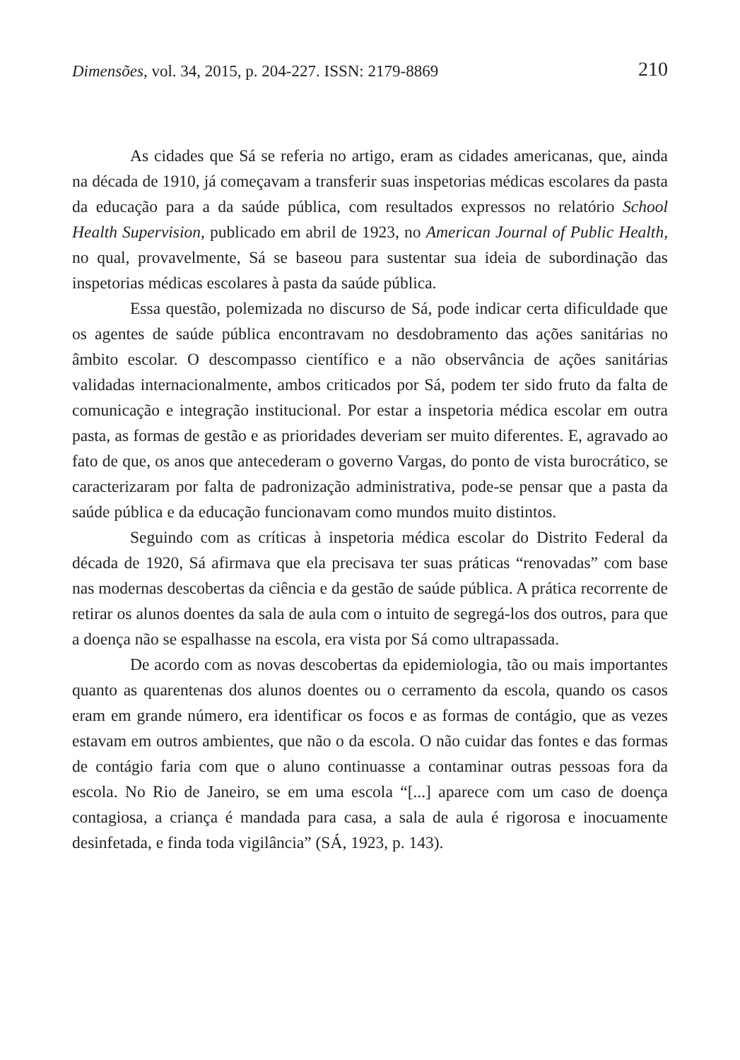Dimensões, vol. 34, 2015, p. 204-227. ISSN: 2179-8869 210
As cidades que Sá se referia no artigo, eram as cidades americanas, que, ainda na década de 1910, já começavam a transferir suas inspetorias médicas escolares da pasta da educação para a da saúde pública, com resultados expressos no relatório School Health Supervision, publicado em abril de 1923, no American Journal of Public Health, no qual, provavelmente, Sá se baseou para sustentar sua ideia de subordinação das inspetorias médicas escolares à pasta da saúde pública.
Essa questão, polemizada no discurso de Sá, pode indicar certa dificuldade que os agentes de saúde pública encontravam no desdobramento das ações sanitárias no âmbito escolar. O descompasso científico e a não observância de ações sanitárias validadas internacionalmente, ambos criticados por Sá, podem ter sido fruto da falta de comunicação e integração institucional. Por estar a inspetoria médica escolar em outra pasta, as formas de gestão e as prioridades deveriam ser muito diferentes. E, agravado ao fato de que, os anos que antecederam o governo Vargas, do ponto de vista burocrático, se caracterizaram por falta de padronização administrativa, pode-se pensar que a pasta da saúde pública e da educação funcionavam como mundos muito distintos.
Seguindo com as críticas à inspetoria médica escolar do Distrito Federal da década de 1920, Sá afirmava que ela precisava ter suas práticas “renovadas” com base nas modernas descobertas da ciência e da gestão de saúde pública. A prática recorrente de retirar os alunos doentes da sala de aula com o intuito de segregá-los dos outros, para que a doença não se espalhasse na escola, era vista por Sá como ultrapassada.
De acordo com as novas descobertas da epidemiologia, tão ou mais importantes quanto as quarentenas dos alunos doentes ou o cerramento da escola, quando os casos eram em grande número, era identificar os focos e as formas de contágio, que as vezes estavam em outros ambientes, que não o da escola. O não cuidar das fontes e das formas de contágio faria com que o aluno continuasse a contaminar outras pessoas fora da escola. No Rio de Janeiro, se em uma escola “[...] aparece com um caso de doença contagiosa, a criança é mandada para casa, a sala de aula é rigorosa e inocuamente desinfetada, e finda toda vigilância” (SÁ, 1923, p. 143).